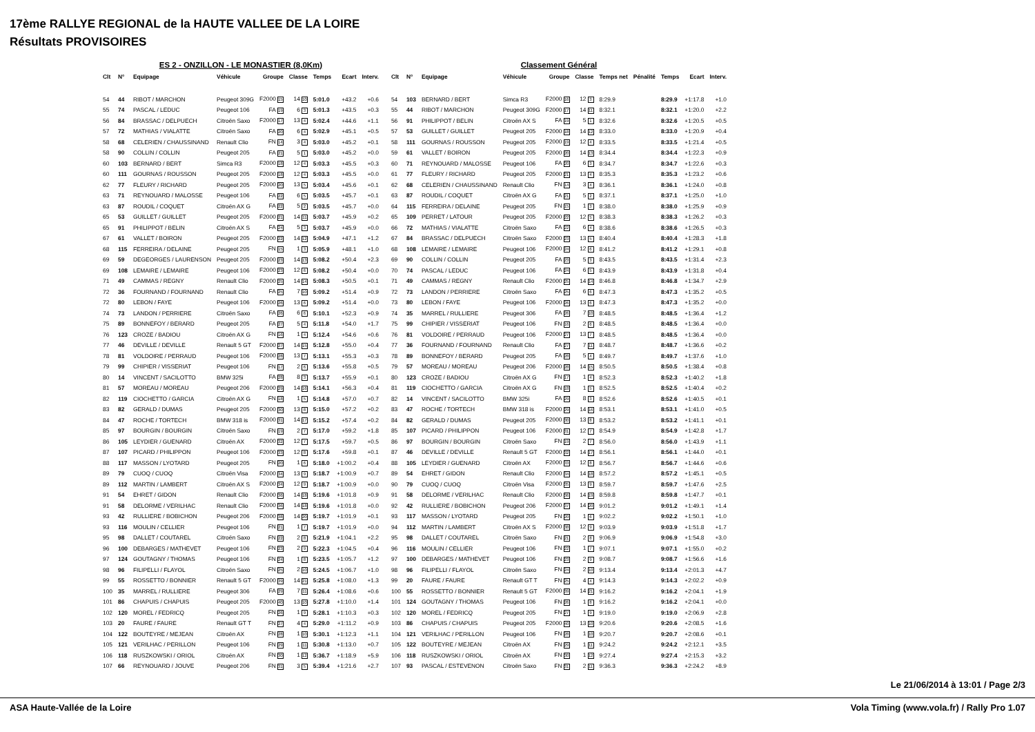17ème RALLYE REGIONAL de la HAUTE VALLEE DE LA LOIRE
Résultats PROVISOIRES
ES 2 - ONZILLON - LE MONASTIER (8,0Km)
| Clt | N° | Equipage | Véhicule | Groupe | Classe | Temps | Ecart | Interv. |
| --- | --- | --- | --- | --- | --- | --- | --- | --- |
| 54 | 44 | RIBOT / MARCHON | Peugeot 309G | F2000 15 | 14 10 | 5:01.0 | +43.2 | +0.6 |
| 55 | 74 | PASCAL / LEDUC | Peugeot 106 | FA 19 | 6 3 | 5:01.3 | +43.5 | +0.3 |
| 56 | 84 | BRASSAC / DELPUECH | Citroën Saxo | F2000 17 | 13 4 | 5:02.4 | +44.6 | +1.1 |
| 57 | 72 | MATHIAS / VIALATTE | Citroën Saxo | FA 20 | 6 4 | 5:02.9 | +45.1 | +0.5 |
| 58 | 68 | CELERIEN / CHAUSSINAND | Renault Clio | FN 14 | 3 4 | 5:03.0 | +45.2 | +0.1 |
| 58 | 90 | COLLIN / COLLIN | Peugeot 205 | FA 21 | 5 1 | 5:03.0 | +45.2 | +0.0 |
| 60 | 103 | BERNARD / BERT | Simca R3 | F2000 18 | 12 4 | 5:03.3 | +45.5 | +0.3 |
| 60 | 111 | GOURNAS / ROUSSON | Peugeot 205 | F2000 18 | 12 4 | 5:03.3 | +45.5 | +0.0 |
| 62 | 77 | FLEURY / RICHARD | Peugeot 205 | F2000 20 | 13 5 | 5:03.4 | +45.6 | +0.1 |
| 63 | 71 | REYNOUARD / MALOSSE | Peugeot 106 | FA 22 | 6 5 | 5:03.5 | +45.7 | +0.1 |
| 63 | 87 | ROUDIL / COQUET | Citroën AX G | FA 22 | 5 2 | 5:03.5 | +45.7 | +0.0 |
| 65 | 53 | GUILLET / GUILLET | Peugeot 205 | F2000 21 | 14 11 | 5:03.7 | +45.9 | +0.2 |
| 65 | 91 | PHILIPPOT / BELIN | Citroën AX S | FA 24 | 5 3 | 5:03.7 | +45.9 | +0.0 |
| 67 | 61 | VALLET / BOIRON | Peugeot 205 | F2000 22 | 14 12 | 5:04.9 | +47.1 | +1.2 |
| 68 | 115 | FERREIRA / DELAINE | Peugeot 205 | FN 15 | 1 3 | 5:05.9 | +48.1 | +1.0 |
| 69 | 59 | DEGEORGES / LAURENSON | Peugeot 205 | F2000 23 | 14 13 | 5:08.2 | +50.4 | +2.3 |
| 69 | 108 | LEMAIRE / LEMAIRE | Peugeot 106 | F2000 23 | 12 6 | 5:08.2 | +50.4 | +0.0 |
| 71 | 49 | CAMMAS / REGNY | Renault Clio | F2000 25 | 14 14 | 5:08.3 | +50.5 | +0.1 |
| 72 | 36 | FOURNAND / FOURNAND | Renault Clio | FA 25 | 7 10 | 5:09.2 | +51.4 | +0.9 |
| 72 | 80 | LEBON / FAYE | Peugeot 106 | F2000 26 | 13 6 | 5:09.2 | +51.4 | +0.0 |
| 74 | 73 | LANDON / PERRIERE | Citroën Saxo | FA 26 | 6 6 | 5:10.1 | +52.3 | +0.9 |
| 75 | 89 | BONNEFOY / BERARD | Peugeot 205 | FA 27 | 5 4 | 5:11.8 | +54.0 | +1.7 |
| 76 | 123 | CROZE / BADIOU | Citroën AX G | FN 16 | 1 4 | 5:12.4 | +54.6 | +0.6 |
| 77 | 46 | DEVILLE / DEVILLE | Renault 5 GT | F2000 27 | 14 15 | 5:12.8 | +55.0 | +0.4 |
| 78 | 81 | VOLDOIRE / PERRAUD | Peugeot 106 | F2000 28 | 13 7 | 5:13.1 | +55.3 | +0.3 |
| 79 | 99 | CHIPIER / VISSERIAT | Peugeot 106 | FN 17 | 2 6 | 5:13.6 | +55.8 | +0.5 |
| 80 | 14 | VINCENT / SACILOTTO | BMW 325i | FA 28 | 8 3 | 5:13.7 | +55.9 | +0.1 |
| 81 | 57 | MOREAU / MOREAU | Peugeot 206 | F2000 29 | 14 16 | 5:14.1 | +56.3 | +0.4 |
| 82 | 119 | CIOCHETTO / GARCIA | Citroën AX G | FN 18 | 1 5 | 5:14.8 | +57.0 | +0.7 |
| 83 | 82 | GERALD / DUMAS | Peugeot 205 | F2000 30 | 13 8 | 5:15.0 | +57.2 | +0.2 |
| 84 | 47 | ROCHE / TORTECH | BMW 318 is | F2000 31 | 14 17 | 5:15.2 | +57.4 | +0.2 |
| 85 | 97 | BOURGIN / BOURGIN | Citroën Saxo | FN 19 | 2 7 | 5:17.0 | +59.2 | +1.8 |
| 86 | 105 | LEYDIER / GUENARD | Citroën AX | F2000 32 | 12 7 | 5:17.5 | +59.7 | +0.5 |
| 87 | 107 | PICARD / PHILIPPON | Peugeot 106 | F2000 33 | 12 8 | 5:17.6 | +59.8 | +0.1 |
| 88 | 117 | MASSON / LYOTARD | Peugeot 205 | FN 20 | 1 6 | 5:18.0 | +1:00.2 | +0.4 |
| 89 | 79 | CUOQ / CUOQ | Citroën Visa | F2000 34 | 13 9 | 5:18.7 | +1:00.9 | +0.7 |
| 89 | 112 | MARTIN / LAMBERT | Citroën AX S | F2000 34 | 12 9 | 5:18.7 | +1:00.9 | +0.0 |
| 91 | 54 | EHRET / GIDON | Renault Clio | F2000 36 | 14 18 | 5:19.6 | +1:01.8 | +0.9 |
| 91 | 58 | DELORME / VERILHAC | Renault Clio | F2000 36 | 14 18 | 5:19.6 | +1:01.8 | +0.0 |
| 93 | 42 | RULLIERE / BOBICHON | Peugeot 206 | F2000 38 | 14 20 | 5:19.7 | +1:01.9 | +0.1 |
| 93 | 116 | MOULIN / CELLIER | Peugeot 106 | FN 21 | 1 7 | 5:19.7 | +1:01.9 | +0.0 |
| 95 | 98 | DALLET / COUTAREL | Citroën Saxo | FN 22 | 2 8 | 5:21.9 | +1:04.1 | +2.2 |
| 96 | 100 | DEBARGES / MATHEVET | Peugeot 106 | FN 23 | 2 9 | 5:22.3 | +1:04.5 | +0.4 |
| 97 | 124 | GOUTAGNY / THOMAS | Peugeot 106 | FN 24 | 1 8 | 5:23.5 | +1:05.7 | +1.2 |
| 98 | 96 | FILIPELLI / FLAYOL | Citroën Saxo | FN 25 | 2 10 | 5:24.5 | +1:06.7 | +1.0 |
| 99 | 55 | ROSSETTO / BONNIER | Renault 5 GT | F2000 39 | 14 21 | 5:25.8 | +1:08.0 | +1.3 |
| 100 | 35 | MARREL / RULLIERE | Peugeot 306 | FA 29 | 7 11 | 5:26.4 | +1:08.6 | +0.6 |
| 101 | 86 | CHAPUIS / CHAPUIS | Peugeot 205 | F2000 40 | 13 10 | 5:27.8 | +1:10.0 | +1.4 |
| 102 | 120 | MOREL / FEDRICQ | Peugeot 205 | FN 26 | 1 9 | 5:28.1 | +1:10.3 | +0.3 |
| 103 | 20 | FAURE / FAURE | Renault GT T | FN 27 | 4 4 | 5:29.0 | +1:11.2 | +0.9 |
| 104 | 122 | BOUTEYRE / MEJEAN | Citroën AX | FN 28 | 1 10 | 5:30.1 | +1:12.3 | +1.1 |
| 105 | 121 | VERILHAC / PERILLON | Peugeot 106 | FN 29 | 1 11 | 5:30.8 | +1:13.0 | +0.7 |
| 106 | 118 | RUSZKOWSKI / ORIOL | Citroën AX | FN 30 | 1 12 | 5:36.7 | +1:18.9 | +5.9 |
| 107 | 66 | REYNOUARD / JOUVE | Peugeot 206 | FN 31 | 3 5 | 5:39.4 | +1:21.6 | +2.7 |
Classement Général
| Clt | N° | Equipage | Véhicule | Groupe | Classe | Temps net | Pénalité | Temps | Ecart | Interv. |
| --- | --- | --- | --- | --- | --- | --- | --- | --- | --- | --- |
| 54 | 103 | BERNARD / BERT | Simca R3 | F2000 16 | 12 3 | 8:29.9 | | 8:29.9 | +1:17.8 | +1.0 |
| 55 | 44 | RIBOT / MARCHON | Peugeot 309G | F2000 17 | 14 11 | 8:32.1 | | 8:32.1 | +1:20.0 | +2.2 |
| 56 | 91 | PHILIPPOT / BELIN | Citroën AX S | FA 19 | 5 1 | 8:32.6 | | 8:32.6 | +1:20.5 | +0.5 |
| 57 | 53 | GUILLET / GUILLET | Peugeot 205 | F2000 18 | 14 12 | 8:33.0 | | 8:33.0 | +1:20.9 | +0.4 |
| 58 | 111 | GOURNAS / ROUSSON | Peugeot 205 | F2000 19 | 12 4 | 8:33.5 | | 8:33.5 | +1:21.4 | +0.5 |
| 59 | 61 | VALLET / BOIRON | Peugeot 205 | F2000 20 | 14 13 | 8:34.4 | | 8:34.4 | +1:22.3 | +0.9 |
| 60 | 71 | REYNOUARD / MALOSSE | Peugeot 106 | FA 20 | 6 3 | 8:34.7 | | 8:34.7 | +1:22.6 | +0.3 |
| 61 | 77 | FLEURY / RICHARD | Peugeot 205 | F2000 21 | 13 4 | 8:35.3 | | 8:35.3 | +1:23.2 | +0.6 |
| 62 | 68 | CELERIEN / CHAUSSINAND | Renault Clio | FN 14 | 3 4 | 8:36.1 | | 8:36.1 | +1:24.0 | +0.8 |
| 63 | 87 | ROUDIL / COQUET | Citroën AX G | FA 21 | 5 2 | 8:37.1 | | 8:37.1 | +1:25.0 | +1.0 |
| 64 | 115 | FERREIRA / DELAINE | Peugeot 205 | FN 15 | 1 3 | 8:38.0 | | 8:38.0 | +1:25.9 | +0.9 |
| 65 | 109 | PERRET / LATOUR | Peugeot 205 | F2000 22 | 12 5 | 8:38.3 | | 8:38.3 | +1:26.2 | +0.3 |
| 66 | 72 | MATHIAS / VIALATTE | Citroën Saxo | FA 22 | 6 4 | 8:38.6 | | 8:38.6 | +1:26.5 | +0.3 |
| 67 | 84 | BRASSAC / DELPUECH | Citroën Saxo | F2000 23 | 13 5 | 8:40.4 | | 8:40.4 | +1:28.3 | +1.8 |
| 68 | 108 | LEMAIRE / LEMAIRE | Peugeot 106 | F2000 24 | 12 6 | 8:41.2 | | 8:41.2 | +1:29.1 | +0.8 |
| 69 | 90 | COLLIN / COLLIN | Peugeot 205 | FA 23 | 5 3 | 8:43.5 | | 8:43.5 | +1:31.4 | +2.3 |
| 70 | 74 | PASCAL / LEDUC | Peugeot 106 | FA 24 | 6 5 | 8:43.9 | | 8:43.9 | +1:31.8 | +0.4 |
| 71 | 49 | CAMMAS / REGNY | Renault Clio | F2000 25 | 14 14 | 8:46.8 | | 8:46.8 | +1:34.7 | +2.9 |
| 72 | 73 | LANDON / PERRIERE | Citroën Saxo | FA 25 | 6 6 | 8:47.3 | | 8:47.3 | +1:35.2 | +0.5 |
| 73 | 80 | LEBON / FAYE | Peugeot 106 | F2000 26 | 13 6 | 8:47.3 | | 8:47.3 | +1:35.2 | +0.0 |
| 74 | 35 | MARREL / RULLIERE | Peugeot 306 | FA 26 | 7 10 | 8:48.5 | | 8:48.5 | +1:36.4 | +1.2 |
| 75 | 99 | CHIPIER / VISSERIAT | Peugeot 106 | FN 16 | 2 6 | 8:48.5 | | 8:48.5 | +1:36.4 | +0.0 |
| 76 | 81 | VOLDOIRE / PERRAUD | Peugeot 106 | F2000 27 | 13 7 | 8:48.5 | | 8:48.5 | +1:36.4 | +0.0 |
| 77 | 36 | FOURNAND / FOURNAND | Renault Clio | FA 27 | 7 11 | 8:48.7 | | 8:48.7 | +1:36.6 | +0.2 |
| 78 | 89 | BONNEFOY / BERARD | Peugeot 205 | FA 28 | 5 4 | 8:49.7 | | 8:49.7 | +1:37.6 | +1.0 |
| 79 | 57 | MOREAU / MOREAU | Peugeot 206 | F2000 28 | 14 15 | 8:50.5 | | 8:50.5 | +1:38.4 | +0.8 |
| 80 | 123 | CROZE / BADIOU | Citroën AX G | FN 17 | 1 4 | 8:52.3 | | 8:52.3 | +1:40.2 | +1.8 |
| 81 | 119 | CIOCHETTO / GARCIA | Citroën AX G | FN 18 | 1 5 | 8:52.5 | | 8:52.5 | +1:40.4 | +0.2 |
| 82 | 14 | VINCENT / SACILOTTO | BMW 325i | FA 29 | 8 3 | 8:52.6 | | 8:52.6 | +1:40.5 | +0.1 |
| 83 | 47 | ROCHE / TORTECH | BMW 318 is | F2000 29 | 14 16 | 8:53.1 | | 8:53.1 | +1:41.0 | +0.5 |
| 84 | 82 | GERALD / DUMAS | Peugeot 205 | F2000 30 | 13 8 | 8:53.2 | | 8:53.2 | +1:41.1 | +0.1 |
| 85 | 107 | PICARD / PHILIPPON | Peugeot 106 | F2000 31 | 12 7 | 8:54.9 | | 8:54.9 | +1:42.8 | +1.7 |
| 86 | 97 | BOURGIN / BOURGIN | Citroën Saxo | FN 19 | 2 7 | 8:56.0 | | 8:56.0 | +1:43.9 | +1.1 |
| 87 | 46 | DEVILLE / DEVILLE | Renault 5 GT | F2000 32 | 14 17 | 8:56.1 | | 8:56.1 | +1:44.0 | +0.1 |
| 88 | 105 | LEYDIER / GUENARD | Citroën AX | F2000 33 | 12 8 | 8:56.7 | | 8:56.7 | +1:44.6 | +0.6 |
| 89 | 54 | EHRET / GIDON | Renault Clio | F2000 34 | 14 18 | 8:57.2 | | 8:57.2 | +1:45.1 | +0.5 |
| 90 | 79 | CUOQ / CUOQ | Citroën Visa | F2000 35 | 13 9 | 8:59.7 | | 8:59.7 | +1:47.6 | +2.5 |
| 91 | 58 | DELORME / VERILHAC | Renault Clio | F2000 36 | 14 19 | 8:59.8 | | 8:59.8 | +1:47.7 | +0.1 |
| 92 | 42 | RULLIERE / BOBICHON | Peugeot 206 | F2000 37 | 14 20 | 9:01.2 | | 9:01.2 | +1:49.1 | +1.4 |
| 93 | 117 | MASSON / LYOTARD | Peugeot 205 | FN 20 | 1 6 | 9:02.2 | | 9:02.2 | +1:50.1 | +1.0 |
| 94 | 112 | MARTIN / LAMBERT | Citroën AX S | F2000 38 | 12 9 | 9:03.9 | | 9:03.9 | +1:51.8 | +1.7 |
| 95 | 98 | DALLET / COUTAREL | Citroën Saxo | FN 21 | 2 8 | 9:06.9 | | 9:06.9 | +1:54.8 | +3.0 |
| 96 | 116 | MOULIN / CELLIER | Peugeot 106 | FN 22 | 1 7 | 9:07.1 | | 9:07.1 | +1:55.0 | +0.2 |
| 97 | 100 | DEBARGES / MATHEVET | Peugeot 106 | FN 23 | 2 9 | 9:08.7 | | 9:08.7 | +1:56.6 | +1.6 |
| 98 | 96 | FILIPELLI / FLAYOL | Citroën Saxo | FN 24 | 2 10 | 9:13.4 | | 9:13.4 | +2:01.3 | +4.7 |
| 99 | 20 | FAURE / FAURE | Renault GT T | FN 25 | 4 4 | 9:14.3 | | 9:14.3 | +2:02.2 | +0.9 |
| 100 | 55 | ROSSETTO / BONNIER | Renault 5 GT | F2000 39 | 14 21 | 9:16.2 | | 9:16.2 | +2:04.1 | +1.9 |
| 101 | 124 | GOUTAGNY / THOMAS | Peugeot 106 | FN 26 | 1 8 | 9:16.2 | | 9:16.2 | +2:04.1 | +0.0 |
| 102 | 120 | MOREL / FEDRICQ | Peugeot 205 | FN 27 | 1 9 | 9:19.0 | | 9:19.0 | +2:06.9 | +2.8 |
| 103 | 86 | CHAPUIS / CHAPUIS | Peugeot 205 | F2000 40 | 13 10 | 9:20.6 | | 9:20.6 | +2:08.5 | +1.6 |
| 104 | 121 | VERILHAC / PERILLON | Peugeot 106 | FN 28 | 1 10 | 9:20.7 | | 9:20.7 | +2:08.6 | +0.1 |
| 105 | 122 | BOUTEYRE / MEJEAN | Citroën AX | FN 29 | 1 11 | 9:24.2 | | 9:24.2 | +2:12.1 | +3.5 |
| 106 | 118 | RUSZKOWSKI / ORIOL | Citroën AX | FN 30 | 1 12 | 9:27.4 | | 9:27.4 | +2:15.3 | +3.2 |
| 107 | 93 | PASCAL / ESTEVENON | Citroën Saxo | FN 31 | 2 11 | 9:36.3 | | 9:36.3 | +2:24.2 | +8.9 |
Le 21/06/2014 à 13:01 / Page 2/3
ASA Haute-Vallée de la Loire Vola Timing (www.vola.fr) / Rally Pro 1.07